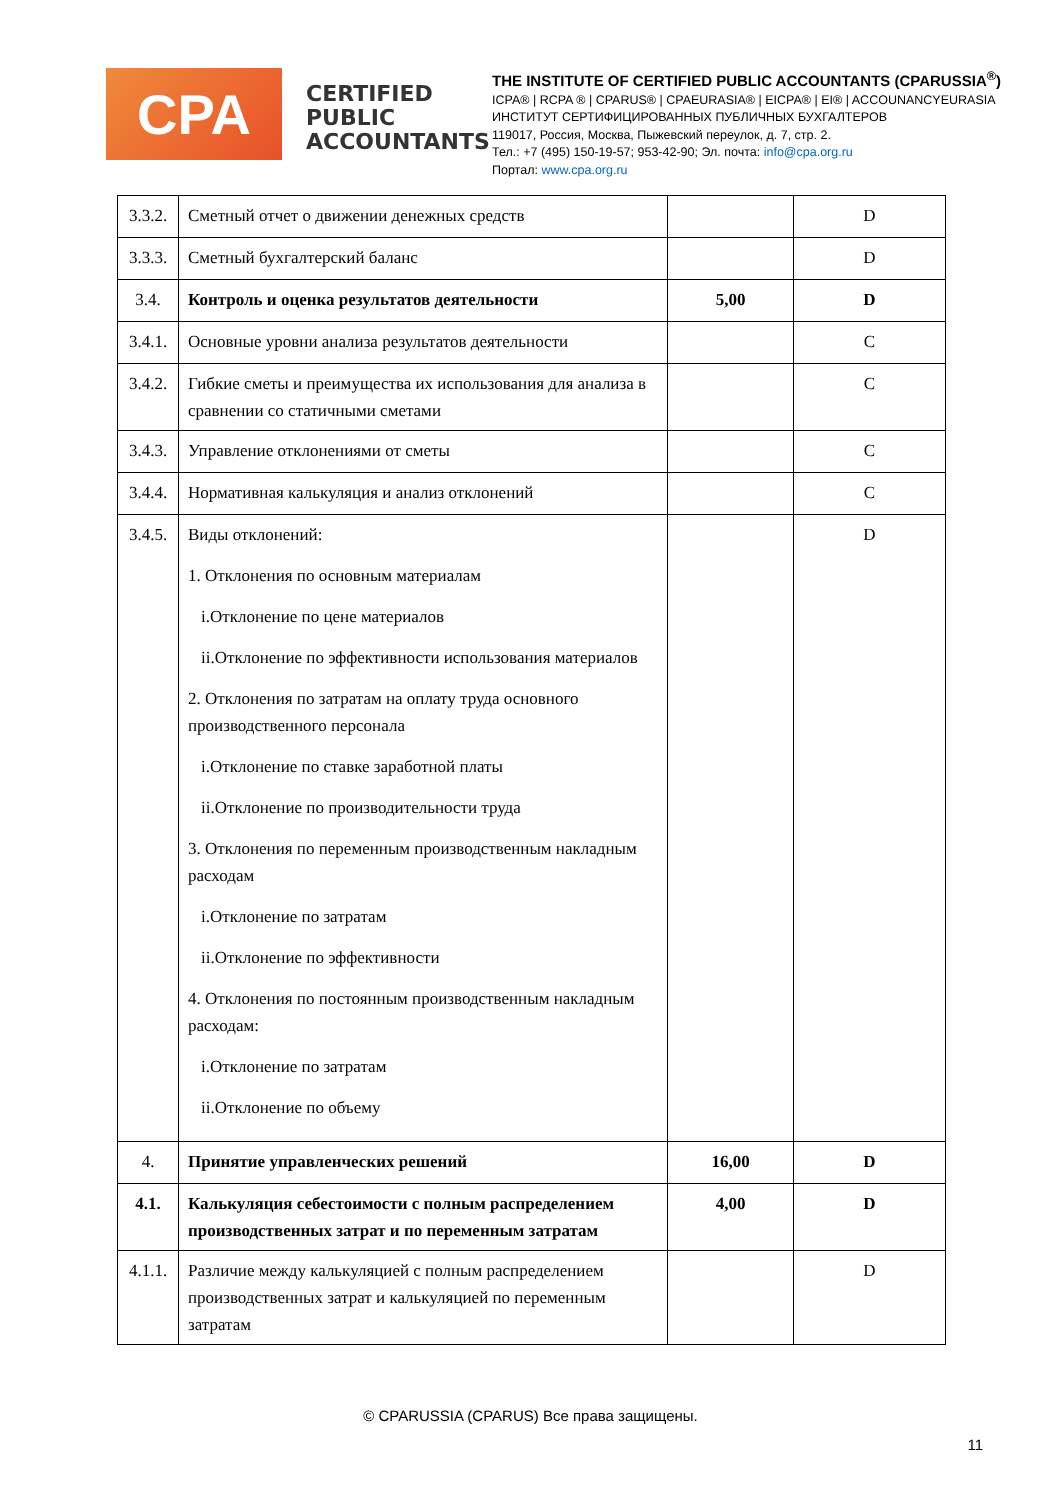CPA
CERTIFIED PUBLIC ACCOUNTANTS
THE INSTITUTE OF CERTIFIED PUBLIC ACCOUNTANTS (CPARUSSIA<sup>®</sup>)
ICPA® | RCPA ® | CPARUS® | CPAEURASIA® | EICPA® | EI® | ACCOUNANCYEURASIA
ИНСТИТУТ СЕРТИФИЦИРОВАННЫХ ПУБЛИЧНЫХ БУХГАЛТЕРОВ
119017, Россия, Москва, Пыжевский переулок, д. 7, стр. 2.
Тел.: +7 (495) 150-19-57; 953-42-90; Эл. почта: info@cpa.org.ru
Портал: www.cpa.org.ru
| 3.3.2. | Сметный отчет о движении денежных средств | | D |
| 3.3.3. | Сметный бухгалтерский баланс | | D |
| 3.4. | Контроль и оценка результатов деятельности | 5,00 | D |
| 3.4.1. | Основные уровни анализа результатов деятельности | | C |
| 3.4.2. | Гибкие сметы и преимущества их использования для анализа в сравнении со статичными сметами | | C |
| 3.4.3. | Управление отклонениями от сметы | | C |
| 3.4.4. | Нормативная калькуляция и анализ отклонений | | C |
| 3.4.5. | Виды отклонений: 1. Отклонения по основным материалам i.Отклонение по цене материалов ii.Отклонение по эффективности использования материалов 2. Отклонения по затратам на оплату труда основного производственного персонала i.Отклонение по ставке заработной платы ii.Отклонение по производительности труда 3. Отклонения по переменным производственным накладным расходам i.Отклонение по затратам ii.Отклонение по эффективности 4. Отклонения по постоянным производственным накладным расходам: i.Отклонение по затратам ii.Отклонение по объему | | D |
| 4. | Принятие управленческих решений | 16,00 | D |
| 4.1. | Калькуляция себестоимости с полным распределением производственных затрат и по переменным затратам | 4,00 | D |
| 4.1.1. | Различие между калькуляцией с полным распределением производственных затрат и калькуляцией по переменным затратам | | D |
© CPARUSSIA (CPARUS) Все права защищены.
11